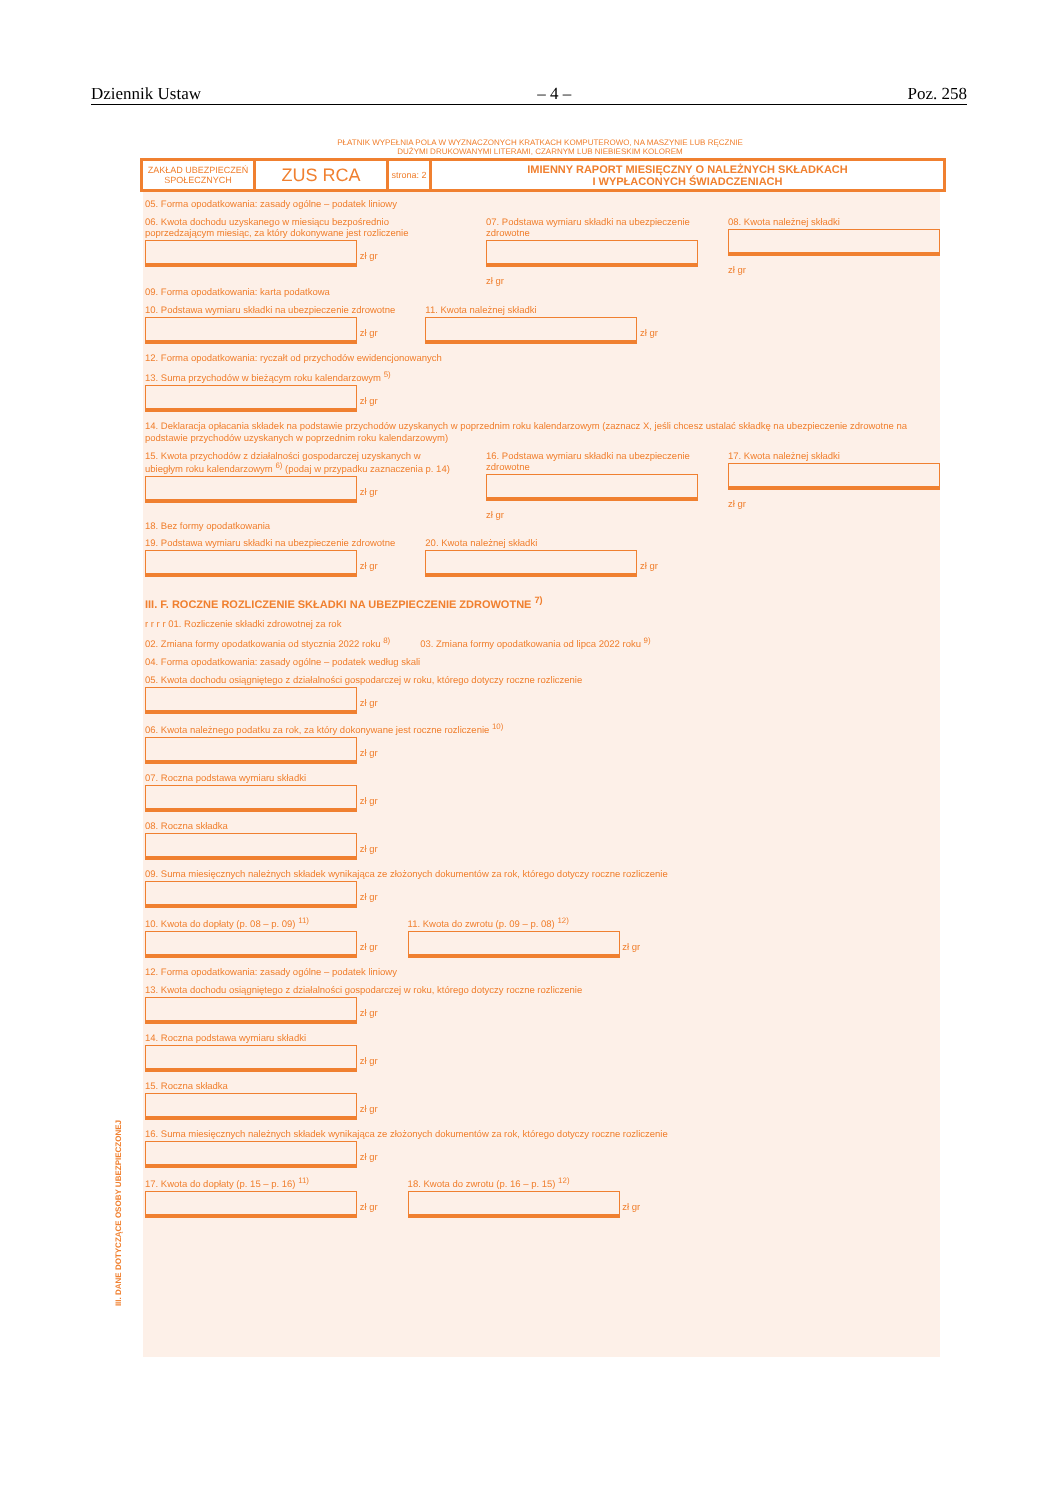Dziennik Ustaw – 4 – Poz. 258
PŁATNIK WYPEŁNIA POLA W WYZNACZONYCH KRATKACH KOMPUTEROWO, NA MASZYNIE LUB RĘCZNIE
DUŻYMI DRUKOWANYMI LITERAMI, CZARNYM LUB NIEBIESKIM KOLOREM
ZAKŁAD UBEZPIECZEŃ SPOŁECZNYCH
ZUS RCA
strona: 2
IMIENNY RAPORT MIESIĘCZNY O NALEŻNYCH SKŁADKACH
I WYPŁACONYCH ŚWIADCZENIACH
05. Forma opodatkowania: zasady ogólne – podatek liniowy
06. Kwota dochodu uzyskanego w miesiącu bezpośrednio poprzedzającym miesiąc, za który dokonywane jest rozliczenie
zł gr
07. Podstawa wymiaru składki na ubezpieczenie zdrowotne
zł gr
08. Kwota należnej składki
zł gr
09. Forma opodatkowania: karta podatkowa
10. Podstawa wymiaru składki na ubezpieczenie zdrowotne
zł gr
11. Kwota należnej składki
zł gr
12. Forma opodatkowania: ryczałt od przychodów ewidencjonowanych
13. Suma przychodów w bieżącym roku kalendarzowym <sup>5)</sup>
zł gr
14. Deklaracja opłacania składek na podstawie przychodów uzyskanych w poprzednim roku kalendarzowym (zaznacz X, jeśli chcesz ustalać składkę na ubezpieczenie zdrowotne na podstawie przychodów uzyskanych w poprzednim roku kalendarzowym)
15. Kwota przychodów z działalności gospodarczej uzyskanych w ubiegłym roku kalendarzowym <sup>6)</sup> (podaj w przypadku zaznaczenia p. 14)
zł gr
16. Podstawa wymiaru składki na ubezpieczenie zdrowotne
zł gr
17. Kwota należnej składki
zł gr
18. Bez formy opodatkowania
19. Podstawa wymiaru składki na ubezpieczenie zdrowotne
zł gr
20. Kwota należnej składki
zł gr
III. F. ROCZNE ROZLICZENIE SKŁADKI NA UBEZPIECZENIE ZDROWOTNE <sup>7)</sup>
r r r r 01. Rozliczenie składki zdrowotnej za rok
02. Zmiana formy opodatkowania od stycznia 2022 roku <sup>8)</sup> 03. Zmiana formy opodatkowania od lipca 2022 roku <sup>9)</sup>
04. Forma opodatkowania: zasady ogólne – podatek według skali
05. Kwota dochodu osiągniętego z działalności gospodarczej w roku, którego dotyczy roczne rozliczenie
zł gr
06. Kwota należnego podatku za rok, za który dokonywane jest roczne rozliczenie <sup>10)</sup>
zł gr
07. Roczna podstawa wymiaru składki
zł gr
08. Roczna składka
zł gr
09. Suma miesięcznych należnych składek wynikająca ze złożonych dokumentów za rok, którego dotyczy roczne rozliczenie
zł gr
10. Kwota do dopłaty (p. 08 – p. 09) <sup>11)</sup>
zł gr
11. Kwota do zwrotu (p. 09 – p. 08) <sup>12)</sup>
zł gr
12. Forma opodatkowania: zasady ogólne – podatek liniowy
13. Kwota dochodu osiągniętego z działalności gospodarczej w roku, którego dotyczy roczne rozliczenie
zł gr
14. Roczna podstawa wymiaru składki
zł gr
15. Roczna składka
zł gr
16. Suma miesięcznych należnych składek wynikająca ze złożonych dokumentów za rok, którego dotyczy roczne rozliczenie
zł gr
17. Kwota do dopłaty (p. 15 – p. 16) <sup>11)</sup>
zł gr
18. Kwota do zwrotu (p. 16 – p. 15) <sup>12)</sup>
zł gr
III. DANE DOTYCZĄCE OSOBY UBEZPIECZONEJ